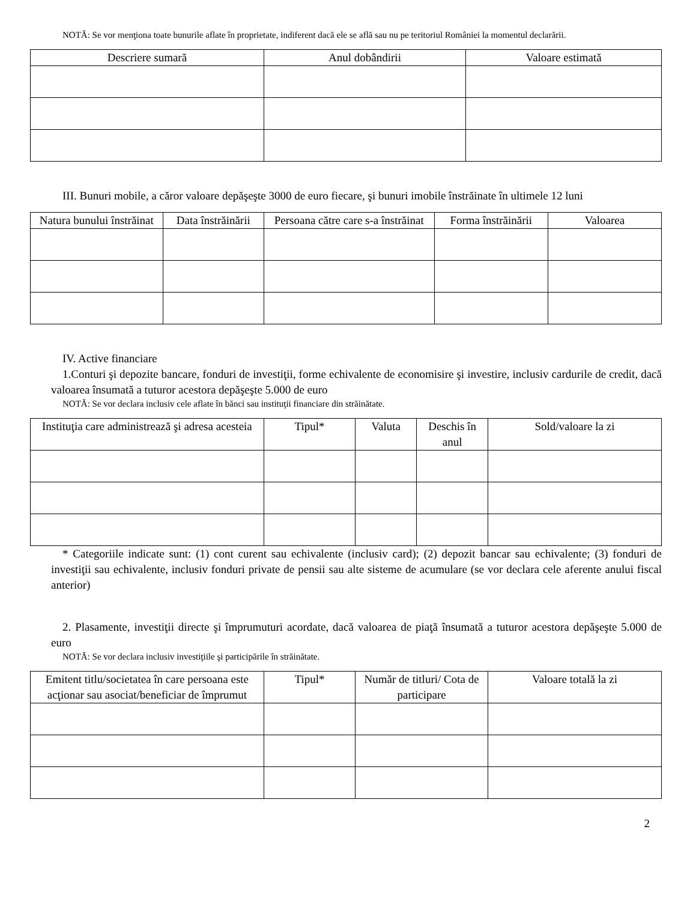NOTĂ: Se vor menţiona toate bunurile aflate în proprietate, indiferent dacă ele se află sau nu pe teritoriul României la momentul declarării.
| Descriere sumară | Anul dobândirii | Valoare estimată |
| --- | --- | --- |
III. Bunuri mobile, a căror valoare depăşeşte 3000 de euro fiecare, şi bunuri imobile înstrăinate în ultimele 12 luni
| Natura bunului înstrăinat | Data înstrăinării | Persoana către care s-a înstrăinat | Forma înstrăinării | Valoarea |
| --- | --- | --- | --- | --- |
IV. Active financiare
1.Conturi şi depozite bancare, fonduri de investiţii, forme echivalente de economisire şi investire, inclusiv cardurile de credit, dacă valoarea însumată a tuturor acestora depăşeşte 5.000 de euro
NOTĂ: Se vor declara inclusiv cele aflate în bănci sau instituţii financiare din străinătate.
| Instituţia care administrează şi adresa acesteia | Tipul* | Valuta | Deschis în anul | Sold/valoare la zi |
| --- | --- | --- | --- | --- |
* Categoriile indicate sunt: (1) cont curent sau echivalente (inclusiv card); (2) depozit bancar sau echivalente; (3) fonduri de investiţii sau echivalente, inclusiv fonduri private de pensii sau alte sisteme de acumulare (se vor declara cele aferente anului fiscal anterior)
2. Plasamente, investiţii directe şi împrumuturi acordate, dacă valoarea de piaţă însumată a tuturor acestora depăşeşte 5.000 de euro
NOTĂ: Se vor declara inclusiv investiţiile şi participările în străinătate.
| Emitent titlu/societatea în care persoana este acţionar sau asociat/beneficiar de împrumut | Tipul* | Număr de titluri/ Cota de participare | Valoare totală la zi |
| --- | --- | --- | --- |
2